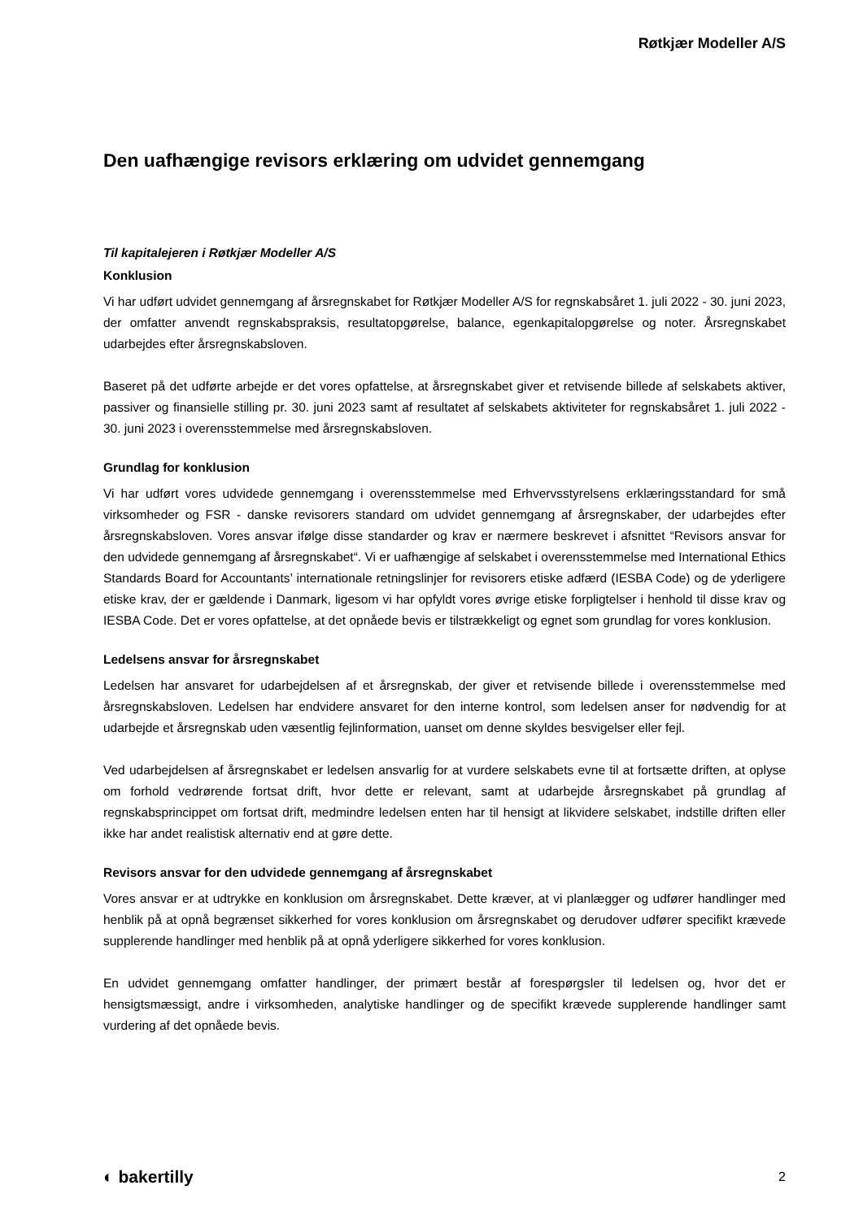Røtkjær Modeller A/S
Den uafhængige revisors erklæring om udvidet gennemgang
Til kapitalejeren i Røtkjær Modeller A/S
Konklusion
Vi har udført udvidet gennemgang af årsregnskabet for Røtkjær Modeller A/S for regnskabsåret 1. juli 2022 - 30. juni 2023, der omfatter anvendt regnskabspraksis, resultatopgørelse, balance, egenkapitalopgørelse og noter. Årsregnskabet udarbejdes efter årsregnskabsloven.
Baseret på det udførte arbejde er det vores opfattelse, at årsregnskabet giver et retvisende billede af selskabets aktiver, passiver og finansielle stilling pr. 30. juni 2023 samt af resultatet af selskabets aktiviteter for regnskabsåret 1. juli 2022 - 30. juni 2023 i overensstemmelse med årsregnskabsloven.
Grundlag for konklusion
Vi har udført vores udvidede gennemgang i overensstemmelse med Erhvervsstyrelsens erklæringsstandard for små virksomheder og FSR - danske revisorers standard om udvidet gennemgang af årsregnskaber, der udarbejdes efter årsregnskabsloven. Vores ansvar ifølge disse standarder og krav er nærmere beskrevet i afsnittet “Revisors ansvar for den udvidede gennemgang af årsregnskabet“. Vi er uafhængige af selskabet i overensstemmelse med International Ethics Standards Board for Accountants’ internationale retningslinjer for revisorers etiske adfærd (IESBA Code) og de yderligere etiske krav, der er gældende i Danmark, ligesom vi har opfyldt vores øvrige etiske forpligtelser i henhold til disse krav og IESBA Code. Det er vores opfattelse, at det opnåede bevis er tilstrækkeligt og egnet som grundlag for vores konklusion.
Ledelsens ansvar for årsregnskabet
Ledelsen har ansvaret for udarbejdelsen af et årsregnskab, der giver et retvisende billede i overensstemmelse med årsregnskabsloven. Ledelsen har endvidere ansvaret for den interne kontrol, som ledelsen anser for nødvendig for at udarbejde et årsregnskab uden væsentlig fejlinformation, uanset om denne skyldes besvigelser eller fejl.
Ved udarbejdelsen af årsregnskabet er ledelsen ansvarlig for at vurdere selskabets evne til at fortsætte driften, at oplyse om forhold vedrørende fortsat drift, hvor dette er relevant, samt at udarbejde årsregnskabet på grundlag af regnskabsprincippet om fortsat drift, medmindre ledelsen enten har til hensigt at likvidere selskabet, indstille driften eller ikke har andet realistisk alternativ end at gøre dette.
Revisors ansvar for den udvidede gennemgang af årsregnskabet
Vores ansvar er at udtrykke en konklusion om årsregnskabet. Dette kræver, at vi planlægger og udfører handlinger med henblik på at opnå begrænset sikkerhed for vores konklusion om årsregnskabet og derudover udfører specifikt krævede supplerende handlinger med henblik på at opnå yderligere sikkerhed for vores konklusion.
En udvidet gennemgang omfatter handlinger, der primært består af forespørgsler til ledelsen og, hvor det er hensigtsmæssigt, andre i virksomheden, analytiske handlinger og de specifikt krævede supplerende handlinger samt vurdering af det opnåede bevis.
◐ bakertilly 2